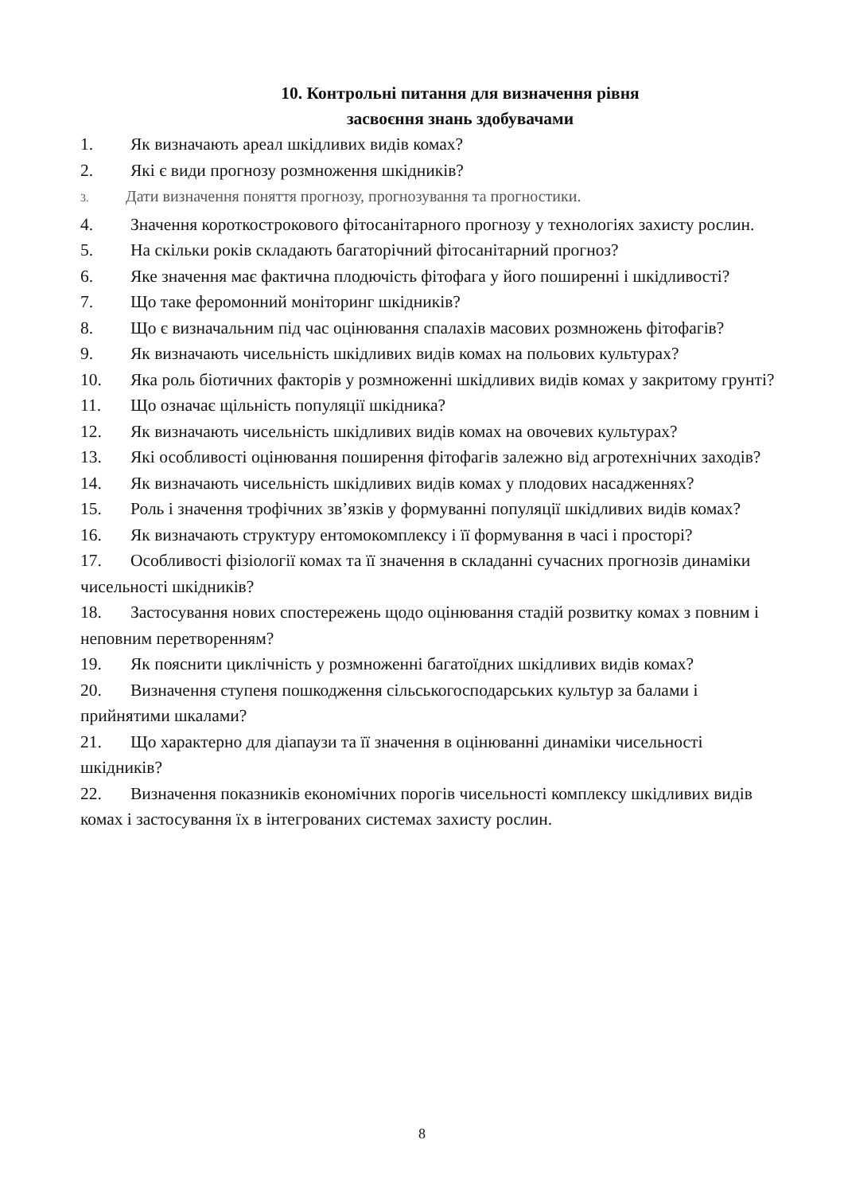10. Контрольні питання для визначення рівня
засвоєння знань здобувачами
1. Як визначають ареал шкідливих видів комах?
2. Які є види прогнозу розмноження шкідників?
3. Дати визначення поняття прогнозу, прогнозування та прогностики.
4. Значення короткострокового фітосанітарного прогнозу у технологіях захисту рослин.
5. На скільки років складають багаторічний фітосанітарний прогноз?
6. Яке значення має фактична плодючість фітофага у його поширенні і шкідливості?
7. Що таке феромонний моніторинг шкідників?
8. Що є визначальним під час оцінювання спалахів масових розмножень фітофагів?
9. Як визначають чисельність шкідливих видів комах на польових культурах?
10. Яка роль біотичних факторів у розмноженні шкідливих видів комах у закритому грунті?
11. Що означає щільність популяції шкідника?
12. Як визначають чисельність шкідливих видів комах на овочевих культурах?
13. Які особливості оцінювання поширення фітофагів залежно від агротехнічних заходів?
14. Як визначають чисельність шкідливих видів комах у плодових насадженнях?
15. Роль і значення трофічних зв’язків у формуванні популяції шкідливих видів комах?
16. Як визначають структуру ентомокомплексу і її формування в часі і просторі?
17. Особливості фізіології комах та її значення в складанні сучасних прогнозів динаміки чисельності шкідників?
18. Застосування нових спостережень щодо оцінювання стадій розвитку комах з повним і неповним перетворенням?
19. Як пояснити циклічність у розмноженні багатоїдних шкідливих видів комах?
20. Визначення ступеня пошкодження сільськогосподарських культур за балами і прийнятими шкалами?
21. Що характерно для діапаузи та її значення в оцінюванні динаміки чисельності шкідників?
22. Визначення показників економічних порогів чисельності комплексу шкідливих видів комах і застосування їх в інтегрованих системах захисту рослин.
8